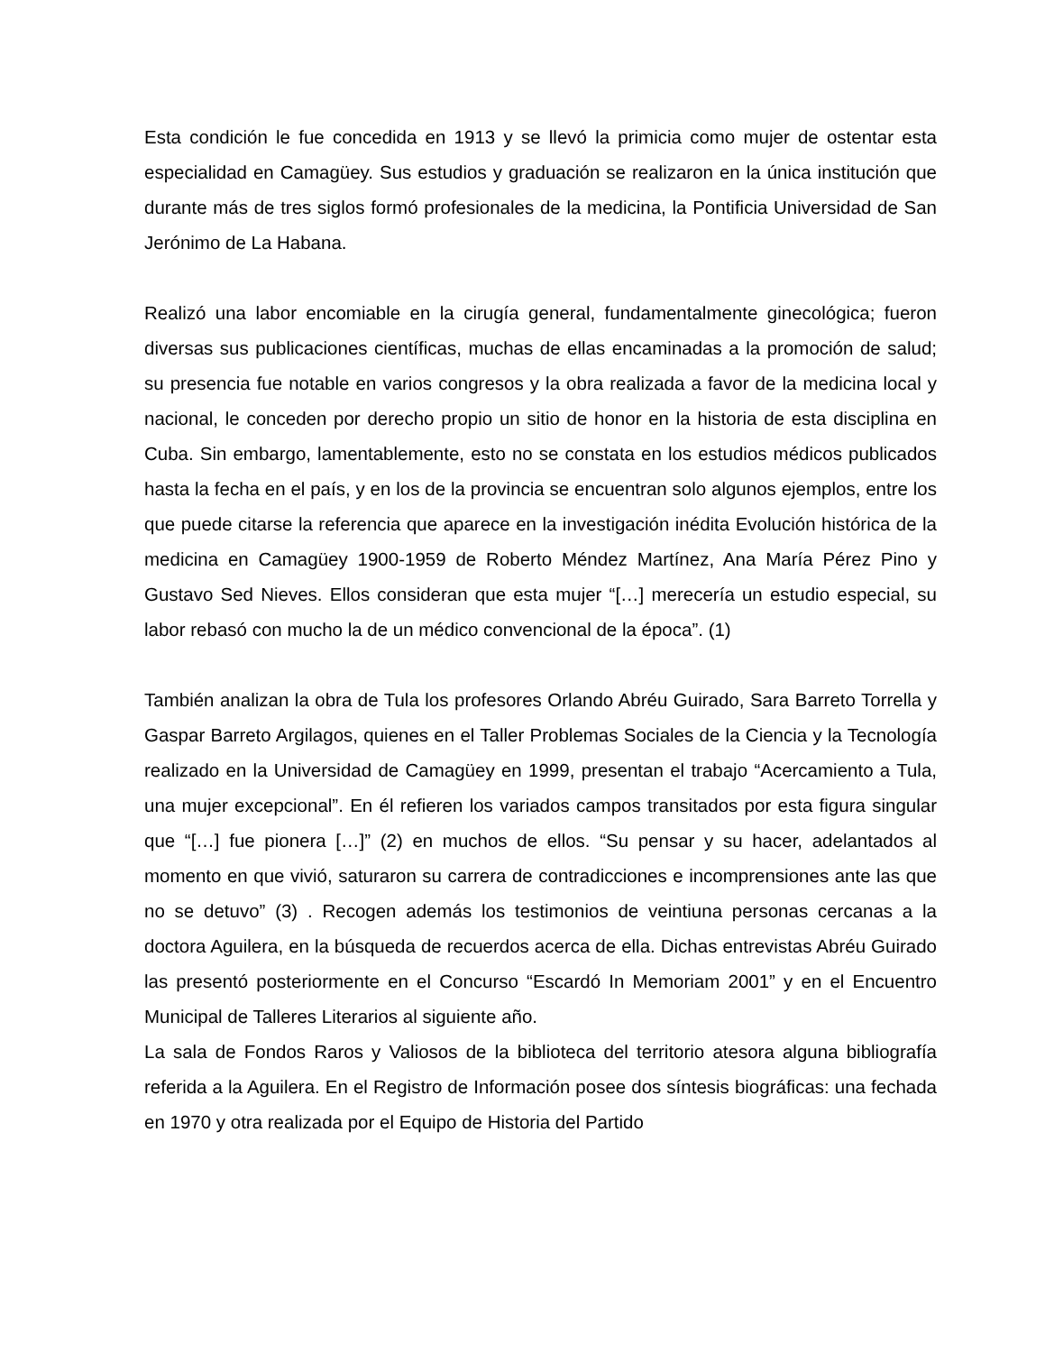Esta condición le fue concedida en 1913 y se llevó la primicia como mujer de ostentar esta especialidad en Camagüey. Sus estudios y graduación se realizaron en la única institución que durante más de tres siglos formó profesionales de la medicina, la Pontificia Universidad de San Jerónimo de La Habana.
Realizó una labor encomiable en la cirugía general, fundamentalmente ginecológica; fueron diversas sus publicaciones científicas, muchas de ellas encaminadas a la promoción de salud; su presencia fue notable en varios congresos y la obra realizada a favor de la medicina local y nacional, le conceden por derecho propio un sitio de honor en la historia de esta disciplina en Cuba. Sin embargo, lamentablemente, esto no se constata en los estudios médicos publicados hasta la fecha en el país, y en los de la provincia se encuentran solo algunos ejemplos, entre los que puede citarse la referencia que aparece en la investigación inédita Evolución histórica de la medicina en Camagüey 1900-1959 de Roberto Méndez Martínez, Ana María Pérez Pino y Gustavo Sed Nieves. Ellos consideran que esta mujer “[…] merecería un estudio especial, su labor rebasó con mucho la de un médico convencional de la época”. (1)
También analizan la obra de Tula los profesores Orlando Abréu Guirado, Sara Barreto Torrella y Gaspar Barreto Argilagos, quienes en el Taller Problemas Sociales de la Ciencia y la Tecnología realizado en la Universidad de Camagüey en 1999, presentan el trabajo “Acercamiento a Tula, una mujer excepcional”. En él refieren los variados campos transitados por esta figura singular que “[…] fue pionera […]” (2) en muchos de ellos. “Su pensar y su hacer, adelantados al momento en que vivió, saturaron su carrera de contradicciones e incomprensiones ante las que no se detuvo” (3) . Recogen además los testimonios de veintiuna personas cercanas a la doctora Aguilera, en la búsqueda de recuerdos acerca de ella. Dichas entrevistas Abréu Guirado las presentó posteriormente en el Concurso “Escardó In Memoriam 2001” y en el Encuentro Municipal de Talleres Literarios al siguiente año.
La sala de Fondos Raros y Valiosos de la biblioteca del territorio atesora alguna bibliografía referida a la Aguilera. En el Registro de Información posee dos síntesis biográficas: una fechada en 1970 y otra realizada por el Equipo de Historia del Partido